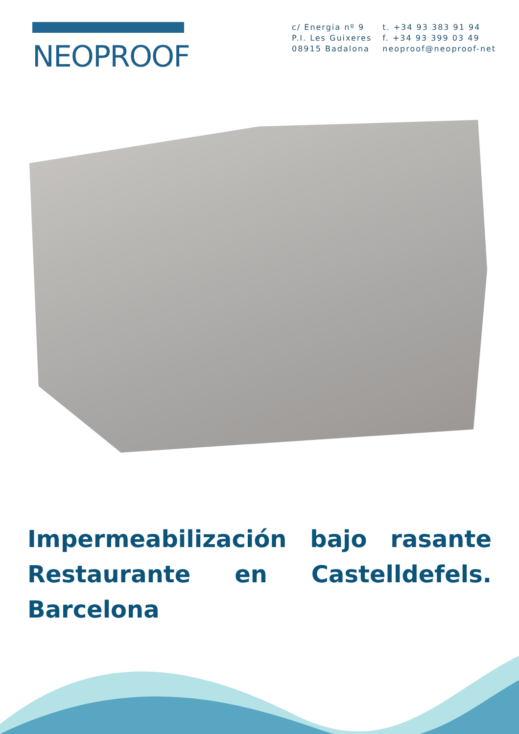NEOPROOF
c/ Energia nº 9
P.I. Les Guixeres
08915 Badalona
t. +34 93 383 91 94
f. +34 93 399 03 49
neoproof@neoproof-net
Impermeabilización bajo rasante Restaurante en Castelldefels. Barcelona